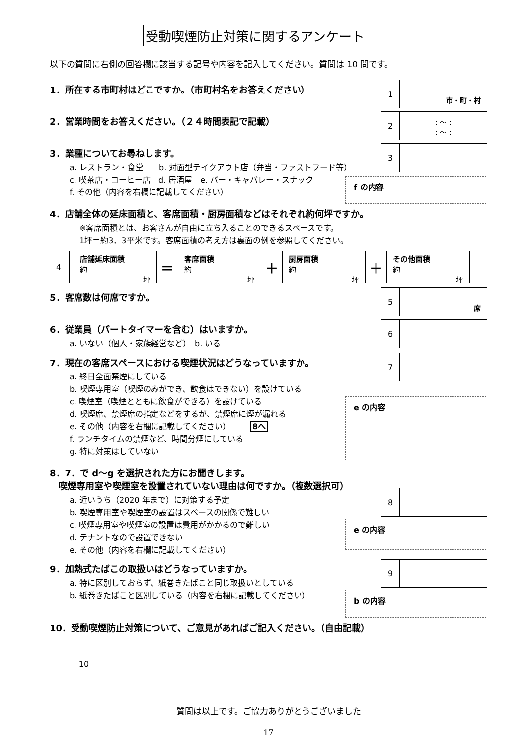受動喫煙防止対策に関するアンケート
以下の質問に右側の回答欄に該当する記号や内容を記入してください。質問は 10 問です。
1．所在する市町村はどこですか。（市町村名をお答えください）
1
市・町・村
2．営業時間をお答えください。（２４時間表記で記載）
2
: 〜 :
: 〜 :
3．業種についてお尋ねします。
a. レストラン・食堂　　b. 対面型テイクアウト店（弁当・ファストフード等）
c. 喫茶店・コーヒー店　d. 居酒屋　e. バー・キャバレー・スナック
f. その他（内容を右欄に記載してください）
3
f の内容
4．店舗全体の延床面積と、客席面積・厨房面積などはそれぞれ約何坪ですか。
※客席面積とは、お客さんが自由に立ち入ることのできるスペースです。
1坪＝約3．3平米です。客席面積の考え方は裏面の例を参照してください。
4
店舗延床面積
約
坪
＝
客席面積
約
坪
＋
厨房面積
約
坪
＋
その他面積
約
坪
5．客席数は何席ですか。
5
席
6．従業員（パートタイマーを含む）はいますか。
a. いない（個人・家族経営など）　b. いる
6
7．現在の客席スペースにおける喫煙状況はどうなっていますか。
a. 終日全面禁煙にしている
b. 喫煙専用室（喫煙のみができ、飲食はできない）を設けている
c. 喫煙室（喫煙とともに飲食ができる）を設けている
d. 喫煙席、禁煙席の指定などをするが、禁煙席に煙が漏れる
e. その他（内容を右欄に記載してください）　　　8へ
f. ランチタイムの禁煙など、時間分煙にしている
g. 特に対策はしていない
7
e の内容
8．7．で d〜g を選択された方にお聞きします。
　喫煙専用室や喫煙室を設置されていない理由は何ですか。（複数選択可）
a. 近いうち（2020 年まで）に対策する予定
b. 喫煙専用室や喫煙室の設置はスペースの関係で難しい
c. 喫煙専用室や喫煙室の設置は費用がかかるので難しい
d. テナントなので設置できない
e. その他（内容を右欄に記載してください）
8
e の内容
9．加熱式たばこの取扱いはどうなっていますか。
a. 特に区別しておらず、紙巻きたばこと同じ取扱いとしている
b. 紙巻きたばこと区別している（内容を右欄に記載してください）
9
b の内容
10．受動喫煙防止対策について、ご意見があればご記入ください。（自由記載）
10
質問は以上です。ご協力ありがとうございました
17